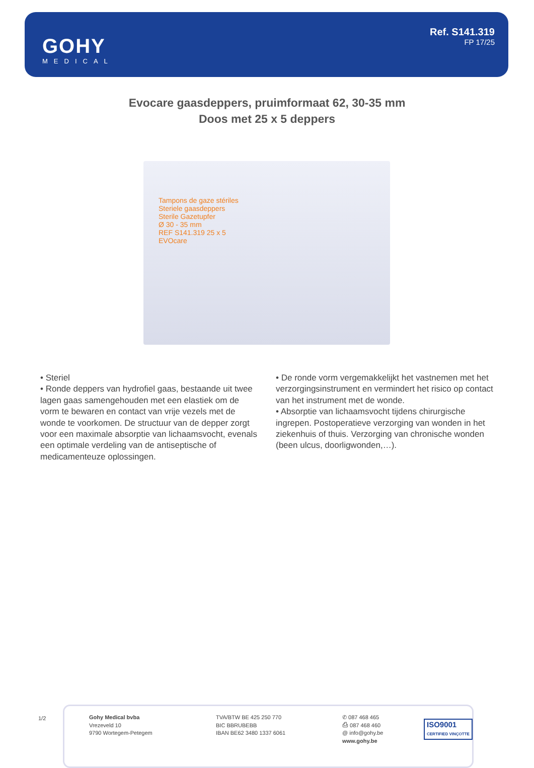GOHY
MEDICAL
Ref. S141.319
FP 17/25
Evocare gaasdeppers, pruimformaat 62, 30-35 mm
Doos met 25 x 5 deppers
Tampons de gaze stériles
Steriele gaasdeppers
Sterile Gazetupfer
Ø 30 - 35 mm
REF S141.319 25 x 5
EVOcare
• Steriel
• Ronde deppers van hydrofiel gaas, bestaande uit twee lagen gaas samengehouden met een elastiek om de vorm te bewaren en contact van vrije vezels met de wonde te voorkomen. De structuur van de depper zorgt voor een maximale absorptie van lichaamsvocht, evenals een optimale verdeling van de antiseptische of medicamenteuze oplossingen.
• De ronde vorm vergemakkelijkt het vastnemen met het verzorgingsinstrument en vermindert het risico op contact van het instrument met de wonde.
• Absorptie van lichaamsvocht tijdens chirurgische ingrepen. Postoperatieve verzorging van wonden in het ziekenhuis of thuis. Verzorging van chronische wonden (been ulcus, doorligwonden,…).
1/2
Gohy Medical bvba
Vrezeveld 10
9790 Wortegem-Petegem
TVA/BTW BE 425 250 770
BIC BBRUBEBB
IBAN BE62 3480 1337 6061
✆ 087 468 465
⎙ 087 468 460
@ info@gohy.be
www.gohy.be
ISO9001
CERTIFIED VINÇOTTE